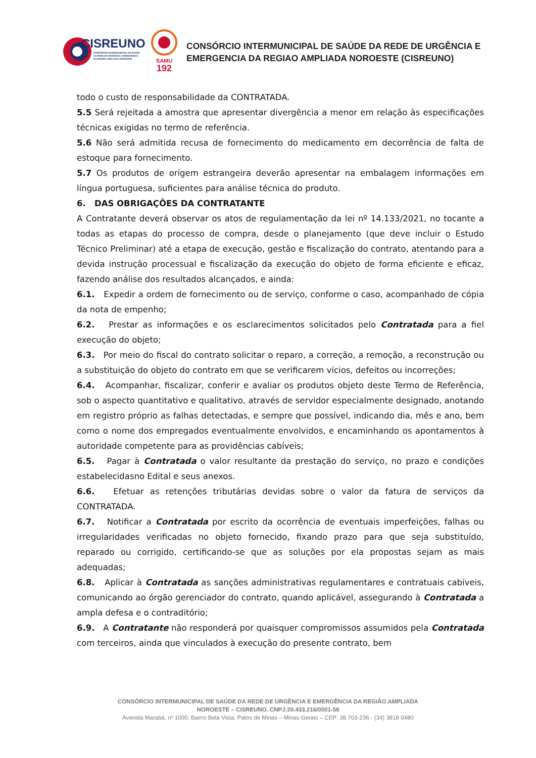CISREUNO
CONSÓRCIO INTERMUNICIPAL DE SAÚDE
DA REDE DE URGÊNCIA E EMERGÊNCIA
DA REGIÃO AMPLIADA NOROESTE
SAMU
192
CONSÓRCIO INTERMUNICIPAL DE SAÚDE DA REDE DE URGÊNCIA E
EMERGENCIA DA REGIAO AMPLIADA NOROESTE (CISREUNO)
todo o custo de responsabilidade da CONTRATADA.
5.5 Será rejeitada a amostra que apresentar divergência a menor em relação às especificações técnicas exigidas no termo de referência.
5.6 Não será admitida recusa de fornecimento do medicamento em decorrência de falta de estoque para fornecimento.
5.7 Os produtos de origem estrangeira deverão apresentar na embalagem informações em língua portuguesa, suficientes para análise técnica do produto.
6. DAS OBRIGAÇÕES DA CONTRATANTE
A Contratante deverá observar os atos de regulamentação da lei nº 14.133/2021, no tocante a todas as etapas do processo de compra, desde o planejamento (que deve incluir o Estudo Técnico Preliminar) até a etapa de execução, gestão e fiscalização do contrato, atentando para a devida instrução processual e fiscalização da execução do objeto de forma eficiente e eficaz, fazendo análise dos resultados alcançados, e ainda:
6.1. Expedir a ordem de fornecimento ou de serviço, conforme o caso, acompanhado de cópia da nota de empenho;
6.2. Prestar as informações e os esclarecimentos solicitados pelo Contratada para a fiel execução do objeto;
6.3. Por meio do fiscal do contrato solicitar o reparo, a correção, a remoção, a reconstrução ou a substituição do objeto do contrato em que se verificarem vícios, defeitos ou incorreções;
6.4. Acompanhar, fiscalizar, conferir e avaliar os produtos objeto deste Termo de Referência, sob o aspecto quantitativo e qualitativo, através de servidor especialmente designado, anotando em registro próprio as falhas detectadas, e sempre que possível, indicando dia, mês e ano, bem como o nome dos empregados eventualmente envolvidos, e encaminhando os apontamentos à autoridade competente para as providências cabíveis;
6.5. Pagar à Contratada o valor resultante da prestação do serviço, no prazo e condições estabelecidasno Edital e seus anexos.
6.6. Efetuar as retenções tributárias devidas sobre o valor da fatura de serviços da CONTRATADA.
6.7. Notificar a Contratada por escrito da ocorrência de eventuais imperfeições, falhas ou irregularidades verificadas no objeto fornecido, fixando prazo para que seja substituído, reparado ou corrigido, certificando-se que as soluções por ela propostas sejam as mais adequadas;
6.8. Aplicar à Contratada as sanções administrativas regulamentares e contratuais cabíveis, comunicando ao órgão gerenciador do contrato, quando aplicável, assegurando à Contratada a ampla defesa e o contraditório;
6.9. A Contratante não responderá por quaisquer compromissos assumidos pela Contratada com terceiros, ainda que vinculados à execução do presente contrato, bem
CONSÓRCIO INTERMUNICIPAL DE SAÚDE DA REDE DE URGÊNCIA E EMERGÊNCIA DA REGIÃO AMPLIADA
NOROESTE – CISREUNO. CNPJ:20.433.216/0001-58
Avenida Marabá, nº 1000, Bairro Bela Vista, Patos de Minas – Minas Gerais – CEP: 38.703-236 - (34) 3818 0480